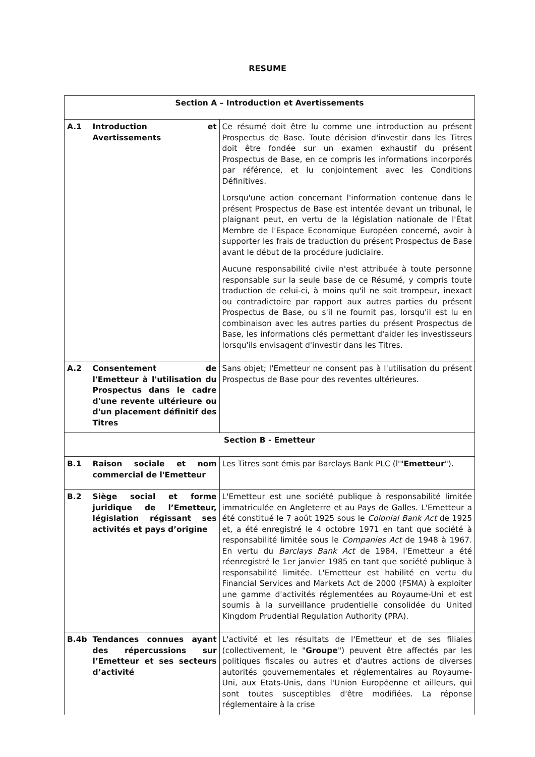RESUME
| Section A – Introduction et Avertissements | | |
| --- | --- | --- |
| A.1 | Introduction et Avertissements | Ce résumé doit être lu comme une introduction au présent Prospectus de Base. Toute décision d'investir dans les Titres doit être fondée sur un examen exhaustif du présent Prospectus de Base, en ce compris les informations incorporés par référence, et lu conjointement avec les Conditions Définitives. Lorsqu'une action concernant l'information contenue dans le présent Prospectus de Base est intentée devant un tribunal, le plaignant peut, en vertu de la législation nationale de l'État Membre de l'Espace Economique Européen concerné, avoir à supporter les frais de traduction du présent Prospectus de Base avant le début de la procédure judiciaire. Aucune responsabilité civile n'est attribuée à toute personne responsable sur la seule base de ce Résumé, y compris toute traduction de celui-ci, à moins qu'il ne soit trompeur, inexact ou contradictoire par rapport aux autres parties du présent Prospectus de Base, ou s'il ne fournit pas, lorsqu'il est lu en combinaison avec les autres parties du présent Prospectus de Base, les informations clés permettant d'aider les investisseurs lorsqu'ils envisagent d'investir dans les Titres. |
| A.2 | Consentement de l'Emetteur à l'utilisation du Prospectus dans le cadre d'une revente ultérieure ou d'un placement définitif des Titres | Sans objet; l'Emetteur ne consent pas à l'utilisation du présent Prospectus de Base pour des reventes ultérieures. |
| Section B - Emetteur | | |
| B.1 | Raison sociale et nom commercial de l'Emetteur | Les Titres sont émis par Barclays Bank PLC (l'" Emetteur "). |
| B.2 | Siège social et forme juridique de l’Emetteur, législation régissant ses activités et pays d’origine | L'Emetteur est une société publique à responsabilité limitée immatriculée en Angleterre et au Pays de Galles. L'Emetteur a été constitué le 7 août 1925 sous le Colonial Bank Act de 1925 et, a été enregistré le 4 octobre 1971 en tant que société à responsabilité limitée sous le Companies Act de 1948 à 1967. En vertu du Barclays Bank Act de 1984, l'Emetteur a été réenregistré le 1er janvier 1985 en tant que société publique à responsabilité limitée. L'Emetteur est habilité en vertu du Financial Services and Markets Act de 2000 (FSMA) à exploiter une gamme d'activités réglementées au Royaume-Uni et est soumis à la surveillance prudentielle consolidée du United Kingdom Prudential Regulation Authority ( PRA). |
| B.4b | Tendances connues ayant des répercussions sur l’Emetteur et ses secteurs d’activité | L'activité et les résultats de l'Emetteur et de ses filiales (collectivement, le " Groupe ") peuvent être affectés par les politiques fiscales ou autres et d'autres actions de diverses autorités gouvernementales et réglementaires au Royaume-Uni, aux Etats-Unis, dans l'Union Européenne et ailleurs, qui sont toutes susceptibles d'être modifiées. La réponse réglementaire à la crise |